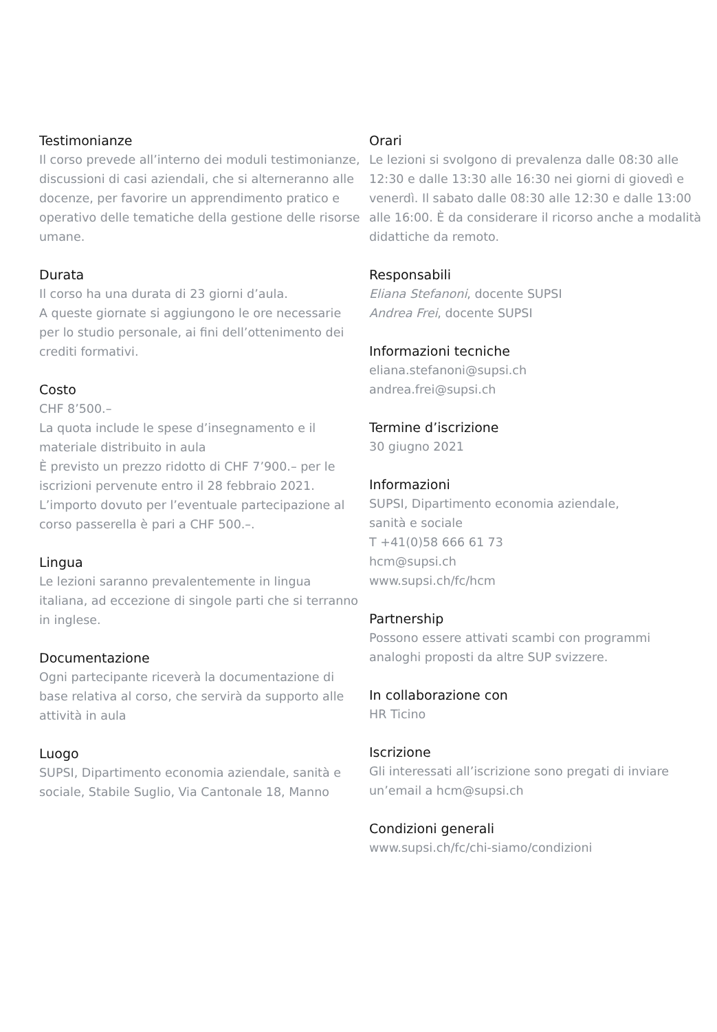Testimonianze
Il corso prevede all’interno dei moduli testimonianze, discussioni di casi aziendali, che si alterneranno alle docenze, per favorire un apprendimento pratico e operativo delle tematiche della gestione delle risorse umane.
Durata
Il corso ha una durata di 23 giorni d’aula.
A queste giornate si aggiungono le ore necessarie per lo studio personale, ai fini dell’ottenimento dei crediti formativi.
Costo
CHF 8’500.–
La quota include le spese d’insegnamento e il materiale distribuito in aula
È previsto un prezzo ridotto di CHF 7’900.– per le iscrizioni pervenute entro il 28 febbraio 2021.
L’importo dovuto per l’eventuale partecipazione al corso passerella è pari a CHF 500.–.
Lingua
Le lezioni saranno prevalentemente in lingua italiana, ad eccezione di singole parti che si terranno in inglese.
Documentazione
Ogni partecipante riceverà la documentazione di base relativa al corso, che servirà da supporto alle attività in aula
Luogo
SUPSI, Dipartimento economia aziendale, sanità e sociale, Stabile Suglio, Via Cantonale 18, Manno
Orari
Le lezioni si svolgono di prevalenza dalle 08:30 alle 12:30 e dalle 13:30 alle 16:30 nei giorni di giovedì e venerdì. Il sabato dalle 08:30 alle 12:30 e dalle 13:00 alle 16:00. È da considerare il ricorso anche a modalità didattiche da remoto.
Responsabili
Eliana Stefanoni, docente SUPSI
Andrea Frei, docente SUPSI
Informazioni tecniche
eliana.stefanoni@supsi.ch
andrea.frei@supsi.ch
Termine d’iscrizione
30 giugno 2021
Informazioni
SUPSI, Dipartimento economia aziendale,
sanità e sociale
T +41(0)58 666 61 73
hcm@supsi.ch
www.supsi.ch/fc/hcm
Partnership
Possono essere attivati scambi con programmi analoghi proposti da altre SUP svizzere.
In collaborazione con
HR Ticino
Iscrizione
Gli interessati all’iscrizione sono pregati di inviare un’email a hcm@supsi.ch
Condizioni generali
www.supsi.ch/fc/chi-siamo/condizioni